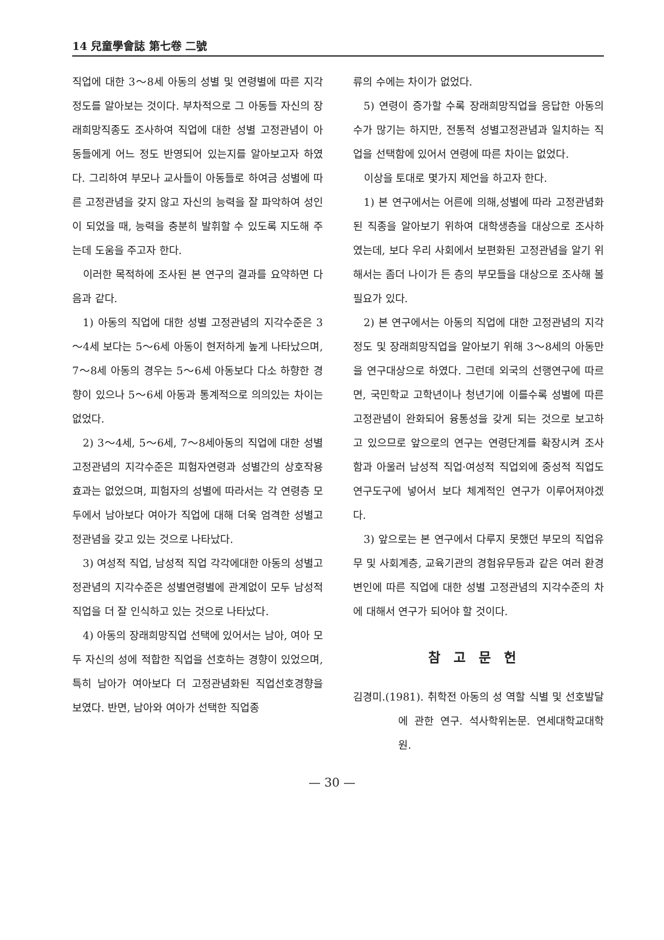14 兒童學會誌 第七卷 二號
직업에 대한 3～8세 아동의 성별 및 연령별에 따른 지각정도를 알아보는 것이다. 부차적으로 그 아동들 자신의 장래희망직종도 조사하여 직업에 대한 성별 고정관념이 아동들에게 어느 정도 반영되어 있는지를 알아보고자 하였다. 그리하여 부모나 교사들이 아동들로 하여금 성별에 따른 고정관념을 갖지 않고 자신의 능력을 잘 파악하여 성인이 되었을 때, 능력을 충분히 발휘할 수 있도록 지도해 주는데 도움을 주고자 한다.
이러한 목적하에 조사된 본 연구의 결과를 요약하면 다음과 같다.
1) 아동의 직업에 대한 성별 고정관념의 지각수준은 3～4세 보다는 5～6세 아동이 현저하게 높게 나타났으며, 7～8세 아동의 경우는 5～6세 아동보다 다소 하향한 경향이 있으나 5～6세 아동과 통계적으로 의의있는 차이는 없었다.
2) 3～4세, 5～6세, 7～8세아동의 직업에 대한 성별고정관념의 지각수준은 피험자연령과 성별간의 상호작용효과는 없었으며, 피험자의 성별에 따라서는 각 연령층 모두에서 남아보다 여아가 직업에 대해 더욱 엄격한 성별고정관념을 갖고 있는 것으로 나타났다.
3) 여성적 직업, 남성적 직업 각각에대한 아동의 성별고정관념의 지각수준은 성별연령별에 관계없이 모두 남성적 직업을 더 잘 인식하고 있는 것으로 나타났다.
4) 아동의 장래희망직업 선택에 있어서는 남아, 여아 모두 자신의 성에 적합한 직업을 선호하는 경향이 있었으며, 특히 남아가 여아보다 더 고정관념화된 직업선호경향을 보였다. 반면, 남아와 여아가 선택한 직업종
류의 수에는 차이가 없었다.
5) 연령이 증가할 수록 장래희망직업을 응답한 아동의 수가 많기는 하지만, 전통적 성별고정관념과 일치하는 직업을 선택함에 있어서 연령에 따른 차이는 없었다.
이상을 토대로 몇가지 제언을 하고자 한다.
1) 본 연구에서는 어른에 의해,성별에 따라 고정관념화된 직종을 알아보기 위하여 대학생층을 대상으로 조사하였는데, 보다 우리 사회에서 보편화된 고정관념을 알기 위해서는 좀더 나이가 든 층의 부모들을 대상으로 조사해 볼 필요가 있다.
2) 본 연구에서는 아동의 직업에 대한 고정관념의 지각정도 및 장래희망직업을 알아보기 위해 3～8세의 아동만을 연구대상으로 하였다. 그런데 외국의 선행연구에 따르면, 국민학교 고학년이나 청년기에 이를수록 성별에 따른 고정관념이 완화되어 융통성을 갖게 되는 것으로 보고하고 있으므로 앞으로의 연구는 연령단계를 확장시켜 조사함과 아울러 남성적 직업·여성적 직업외에 중성적 직업도 연구도구에 넣어서 보다 체계적인 연구가 이루어져야겠다.
3) 앞으로는 본 연구에서 다루지 못했던 부모의 직업유무 및 사회계층, 교육기관의 경험유무등과 같은 여러 환경변인에 따른 직업에 대한 성별 고정관념의 지각수준의 차에 대해서 연구가 되어야 할 것이다.
참고문헌
김경미.(1981). 취학전 아동의 성 역할 식별 및 선호발달에 관한 연구. 석사학위논문. 연세대학교대학원.
— 30 —